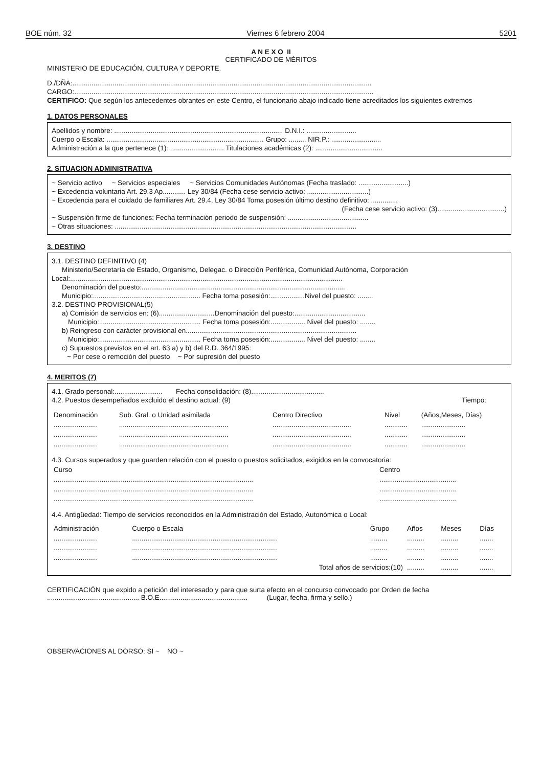BOE núm. 32 Viernes 6 febrero 2004 5201
A N E X O II
CERTIFICADO DE MÉRITOS
MINISTERIO DE EDUCACIÓN, CULTURA Y DEPORTE.
D./DÑA:............................................................................................................................................................
CARGO:............................................................................................................................................................
CERTIFICO: Que según los antecedentes obrantes en este Centro, el funcionario abajo indicado tiene acreditados los siguientes extremos
1. DATOS PERSONALES
Apellidos y nombre: ........................................................................................ D.N.I.: ..........................
Cuerpo o Escala: .................................................................................. Grupo: ......... NIR.P.: ..........................
Administración a la que pertenece (1): ............................ Titulaciones académicas (2): ...................................
2. SITUACION ADMINISTRATIVA
~ Servicio activo ~ Servicios especiales ~ Servicios Comunidades Autónomas (Fecha traslado: ..........................)
~ Excedencia voluntaria Art. 29.3 Ap............ Ley 30/84 (Fecha cese servicio activo: ................................)
~ Excedencia para el cuidado de familiares Art. 29.4, Ley 30/84 Toma posesión último destino definitivo: ..............
(Fecha cese servicio activo: (3)...................................)
~ Suspensión firme de funciones: Fecha terminación periodo de suspensión: ..........................................
~ Otras situaciones: ..............................................................................................................................
3. DESTINO
3.1. DESTINO DEFINITIVO (4)
Ministerio/Secretaría de Estado, Organismo, Delegac. o Dirección Periférica, Comunidad Autónoma, Corporación
Local:..............................................................................................................................................
Denominación del puesto:..........................................................................................................
Municipio:........................................................ Fecha toma posesión:..................Nivel del puesto: ........
3.2. DESTINO PROVISIONAL(5)
a) Comisión de servicios en: (6).............................Denominación del puesto:.....................................
Municipio:..................................................... Fecha toma posesión:.................. Nivel del puesto: ........
b) Reingreso con carácter provisional en.........................................................................................
Municipio:..................................................... Fecha toma posesión:.................. Nivel del puesto: ........
c) Supuestos previstos en el art. 63 a) y b) del R.D. 364/1995:
~ Por cese o remoción del puesto ~ Por supresión del puesto
4. MERITOS (7)
4.1. Grado personal:......................... Fecha consolidación: (8)......................................
4.2. Puestos desempeñados excluido el destino actual: (9) Tiempo:
| Denominación | Sub. Gral. o Unidad asimilada | Centro Directivo | Nivel | (Años,Meses, Días) |
| --- | --- | --- | --- | --- |
| ....................... | ......................................................... | ......................................... | ............ | ....................... |
| ....................... | ......................................................... | ......................................... | ............ | ....................... |
| ....................... | ......................................................... | ......................................... | ............ | ....................... |
4.3. Cursos superados y que guarden relación con el puesto o puestos solicitados, exigidos en la convocatoria:
| Curso | Centro |
| --- | --- |
| ........................................................................................................ | ........................................ |
| ........................................................................................................ | ........................................ |
| ........................................................................................................ | ........................................ |
4.4. Antigüedad: Tiempo de servicios reconocidos en la Administración del Estado, Autonómica o Local:
| Administración | Cuerpo o Escala | Grupo | Años | Meses | Días |
| --- | --- | --- | --- | --- | --- |
| ....................... | ............................................................................ | ......... | ......... | ......... | ....... |
| ....................... | ............................................................................ | ......... | ......... | ......... | ....... |
| ....................... | ............................................................................ | ......... | ......... | ......... | ....... |
| | Total años de servicios:(10) | | ......... | ......... | ....... |
CERTIFICACIÓN que expido a petición del interesado y para que surta efecto en el concurso convocado por Orden de fecha ................................................ B.O.E.............................................. (Lugar, fecha, firma y sello.)
OBSERVACIONES AL DORSO: SI ~ NO ~